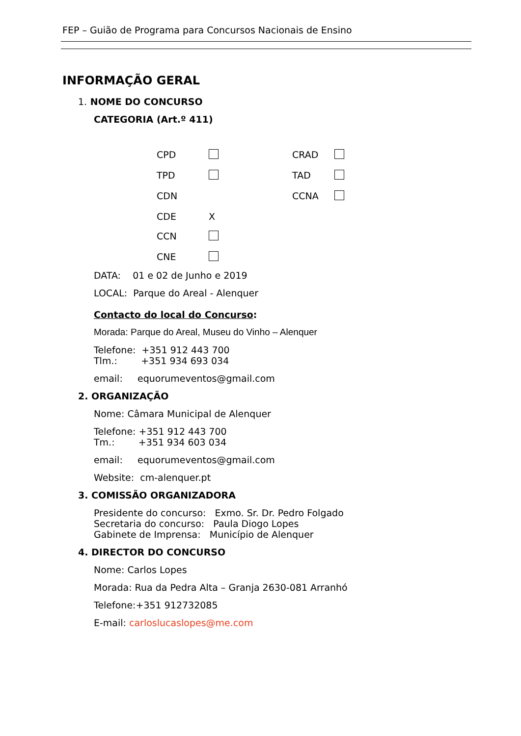FEP – Guião de Programa para Concursos Nacionais de Ensino
INFORMAÇÃO GERAL
1. NOME DO CONCURSO
CATEGORIA (Art.º 411)
CPD CRAD TPD TAD CDN CCNA CDE X CCN CNE
DATA: 01 e 02 de Junho e 2019
LOCAL: Parque do Areal - Alenquer
Contacto do local do Concurso:
Morada: Parque do Areal, Museu do Vinho – Alenquer
Telefone: +351 912 443 700
Tlm.: +351 934 693 034
email: equorumeventos@gmail.com
2. ORGANIZAÇÃO
Nome: Câmara Municipal de Alenquer
Telefone: +351 912 443 700
Tm.: +351 934 603 034
email: equorumeventos@gmail.com
Website: cm-alenquer.pt
3. COMISSÃO ORGANIZADORA
Presidente do concurso: Exmo. Sr. Dr. Pedro Folgado
Secretaria do concurso: Paula Diogo Lopes
Gabinete de Imprensa: Município de Alenquer
4. DIRECTOR DO CONCURSO
Nome: Carlos Lopes
Morada: Rua da Pedra Alta – Granja 2630-081 Arranhó
Telefone:+351 912732085
E-mail: carloslucaslopes@me.com